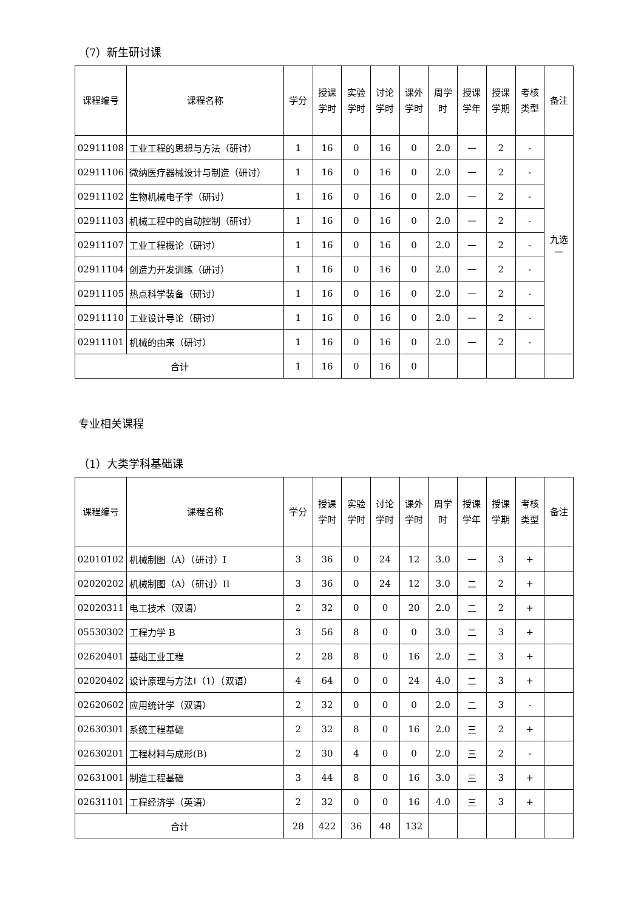（7）新生研讨课
| 课程编号 | 课程名称 | 学分 | 授课 学时 | 实验 学时 | 讨论 学时 | 课外 学时 | 周学 时 | 授课 学年 | 授课 学期 | 考核 类型 | 备注 |
| --- | --- | --- | --- | --- | --- | --- | --- | --- | --- | --- | --- |
| 02911108 | 工业工程的思想与方法（研讨） | 1 | 16 | 0 | 16 | 0 | 2.0 | 一 | 2 | - | 九选 一 |
| 02911106 | 微纳医疗器械设计与制造（研讨） | 1 | 16 | 0 | 16 | 0 | 2.0 | 一 | 2 | - | |
| 02911102 | 生物机械电子学（研讨） | 1 | 16 | 0 | 16 | 0 | 2.0 | 一 | 2 | - | |
| 02911103 | 机械工程中的自动控制（研讨） | 1 | 16 | 0 | 16 | 0 | 2.0 | 一 | 2 | - | |
| 02911107 | 工业工程概论（研讨） | 1 | 16 | 0 | 16 | 0 | 2.0 | 一 | 2 | - | |
| 02911104 | 创造力开发训练（研讨） | 1 | 16 | 0 | 16 | 0 | 2.0 | 一 | 2 | - | |
| 02911105 | 热点科学装备（研讨） | 1 | 16 | 0 | 16 | 0 | 2.0 | 一 | 2 | - | |
| 02911110 | 工业设计导论（研讨） | 1 | 16 | 0 | 16 | 0 | 2.0 | 一 | 2 | - | |
| 02911101 | 机械的由来（研讨） | 1 | 16 | 0 | 16 | 0 | 2.0 | 一 | 2 | - | |
| 合计 | | 1 | 16 | 0 | 16 | 0 | | | | | |
专业相关课程
（1）大类学科基础课
| 课程编号 | 课程名称 | 学分 | 授课 学时 | 实验 学时 | 讨论 学时 | 课外 学时 | 周学 时 | 授课 学年 | 授课 学期 | 考核 类型 | 备注 |
| --- | --- | --- | --- | --- | --- | --- | --- | --- | --- | --- | --- |
| 02010102 | 机械制图（A）（研讨）I | 3 | 36 | 0 | 24 | 12 | 3.0 | 一 | 3 | + | |
| 02020202 | 机械制图（A）（研讨）II | 3 | 36 | 0 | 24 | 12 | 3.0 | 二 | 2 | + | |
| 02020311 | 电工技术（双语） | 2 | 32 | 0 | 0 | 20 | 2.0 | 二 | 2 | + | |
| 05530302 | 工程力学 B | 3 | 56 | 8 | 0 | 0 | 3.0 | 二 | 3 | + | |
| 02620401 | 基础工业工程 | 2 | 28 | 8 | 0 | 16 | 2.0 | 二 | 3 | + | |
| 02020402 | 设计原理与方法I（1）（双语） | 4 | 64 | 0 | 0 | 24 | 4.0 | 二 | 3 | + | |
| 02620602 | 应用统计学（双语） | 2 | 32 | 0 | 0 | 0 | 2.0 | 二 | 3 | - | |
| 02630301 | 系统工程基础 | 2 | 32 | 8 | 0 | 16 | 2.0 | 三 | 2 | + | |
| 02630201 | 工程材料与成形(B) | 2 | 30 | 4 | 0 | 0 | 2.0 | 三 | 2 | - | |
| 02631001 | 制造工程基础 | 3 | 44 | 8 | 0 | 16 | 3.0 | 三 | 3 | + | |
| 02631101 | 工程经济学（英语） | 2 | 32 | 0 | 0 | 16 | 4.0 | 三 | 3 | + | |
| 合计 | | 28 | 422 | 36 | 48 | 132 | | | | | |